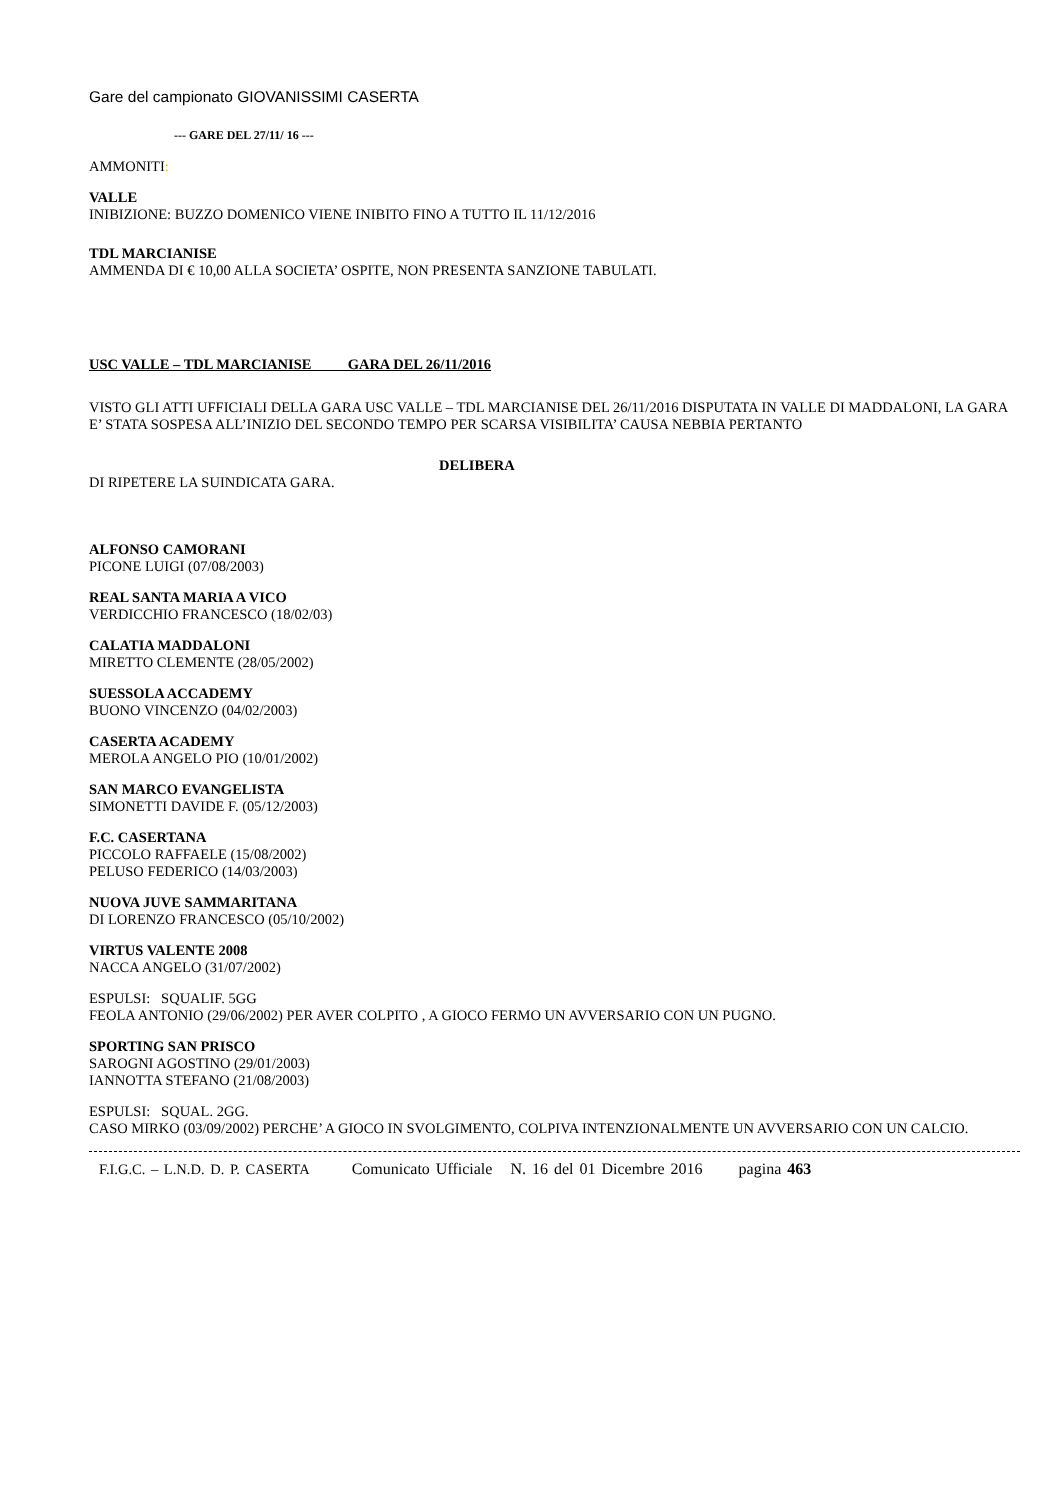Gare del campionato GIOVANISSIMI CASERTA
--- GARE DEL 27/11/ 16 ---
AMMONITI:
VALLE
INIBIZIONE: BUZZO DOMENICO VIENE INIBITO FINO A TUTTO IL 11/12/2016
TDL MARCIANISE
AMMENDA DI € 10,00 ALLA SOCIETA’ OSPITE, NON PRESENTA SANZIONE TABULATI.
USC VALLE – TDL MARCIANISE GARA DEL 26/11/2016
VISTO GLI ATTI UFFICIALI DELLA GARA USC VALLE – TDL MARCIANISE DEL 26/11/2016 DISPUTATA IN VALLE DI MADDALONI, LA GARA E’ STATA SOSPESA ALL’INIZIO DEL SECONDO TEMPO PER SCARSA VISIBILITA’ CAUSA NEBBIA PERTANTO
DELIBERA
DI RIPETERE LA SUINDICATA GARA.
ALFONSO CAMORANI
PICONE LUIGI (07/08/2003)
REAL SANTA MARIA A VICO
VERDICCHIO FRANCESCO (18/02/03)
CALATIA MADDALONI
MIRETTO CLEMENTE (28/05/2002)
SUESSOLA ACCADEMY
BUONO VINCENZO (04/02/2003)
CASERTA ACADEMY
MEROLA ANGELO PIO (10/01/2002)
SAN MARCO EVANGELISTA
SIMONETTI DAVIDE F. (05/12/2003)
F.C. CASERTANA
PICCOLO RAFFAELE (15/08/2002)
PELUSO FEDERICO (14/03/2003)
NUOVA JUVE SAMMARITANA
DI LORENZO FRANCESCO (05/10/2002)
VIRTUS VALENTE 2008
NACCA ANGELO (31/07/2002)
ESPULSI: SQUALIF. 5GG
FEOLA ANTONIO (29/06/2002) PER AVER COLPITO , A GIOCO FERMO UN AVVERSARIO CON UN PUGNO.
SPORTING SAN PRISCO
SAROGNI AGOSTINO (29/01/2003)
IANNOTTA STEFANO (21/08/2003)
ESPULSI: SQUAL. 2GG.
CASO MIRKO (03/09/2002) PERCHE’ A GIOCO IN SVOLGIMENTO, COLPIVA INTENZIONALMENTE UN AVVERSARIO CON UN CALCIO.
F.I.G.C. – L.N.D. D. P. CASERTA Comunicato Ufficiale N. 16 del 01 Dicembre 2016 pagina 463